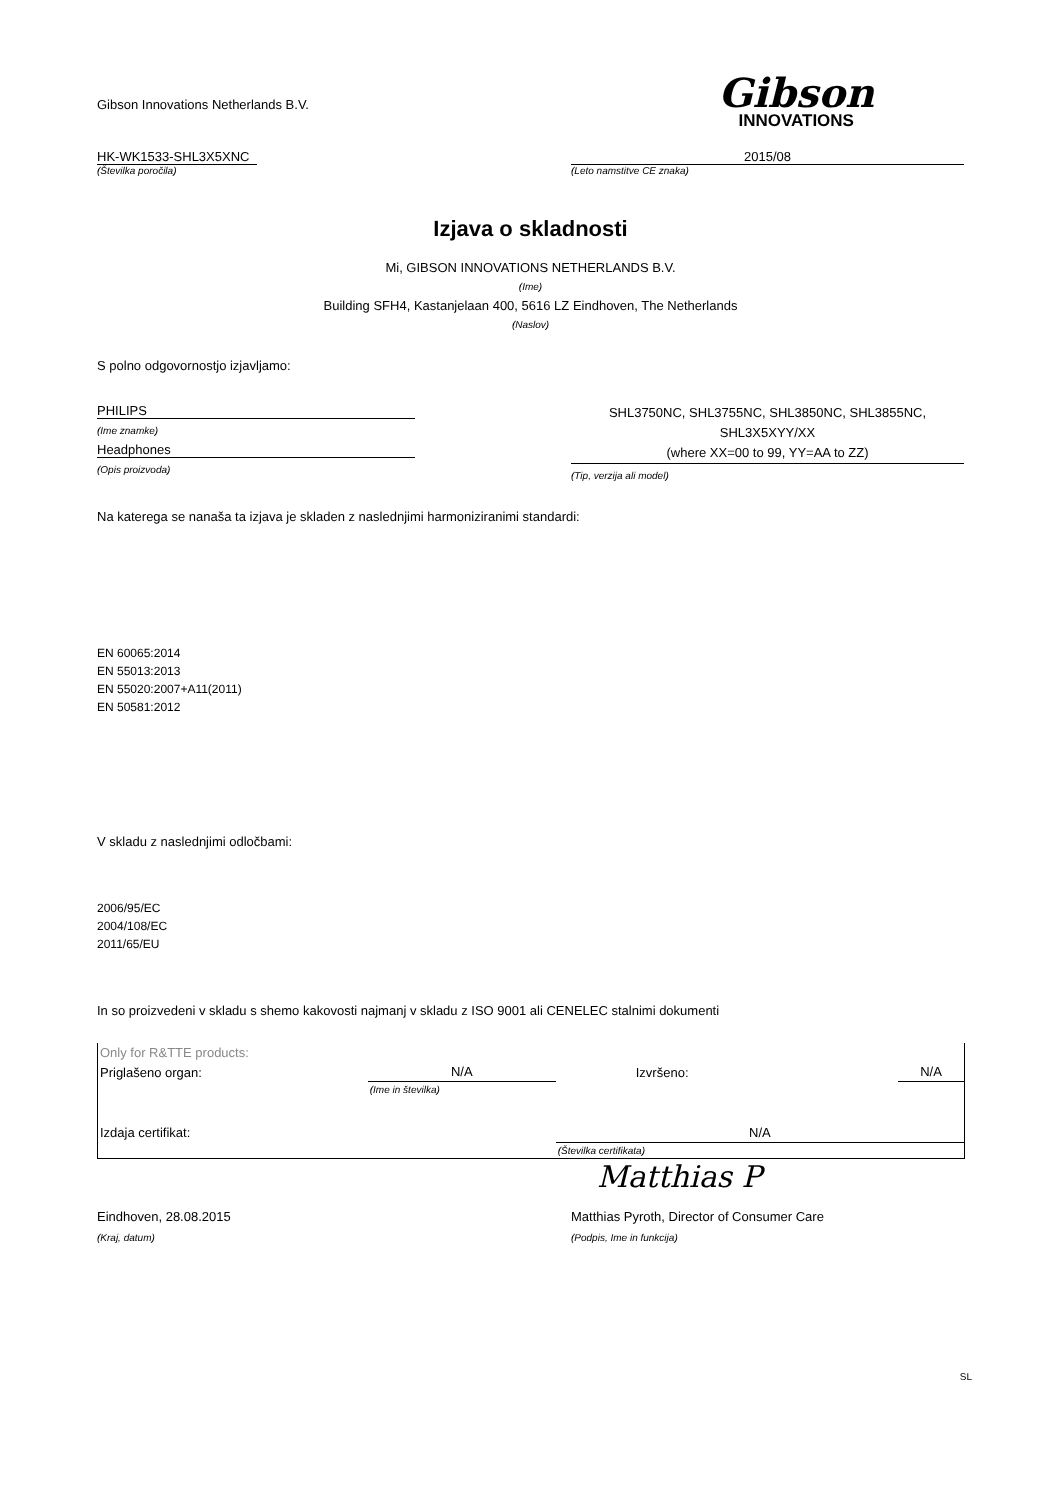Gibson Innovations Netherlands B.V.
Gibson
INNOVATIONS
HK-WK1533-SHL3X5XNC
(Številka poročila)
2015/08
(Leto namstitve CE znaka)
Izjava o skladnosti
Mi, GIBSON INNOVATIONS NETHERLANDS B.V.
(Ime)
Building SFH4, Kastanjelaan 400, 5616 LZ Eindhoven, The Netherlands
(Naslov)
S polno odgovornostjo izjavljamo:
PHILIPS
(Ime znamke)
Headphones
(Opis proizvoda)
SHL3750NC, SHL3755NC, SHL3850NC, SHL3855NC,
SHL3X5XYY/XX
(where XX=00 to 99, YY=AA to ZZ)
(Tip, verzija ali model)
Na katerega se nanaša ta izjava je skladen z naslednjimi harmoniziranimi standardi:
EN 60065:2014
EN 55013:2013
EN 55020:2007+A11(2011)
EN 50581:2012
V skladu z naslednjimi odločbami:
2006/95/EC
2004/108/EC
2011/65/EU
In so proizvedeni v skladu s shemo kakovosti najmanj v skladu z ISO 9001 ali CENELEC stalnimi dokumenti
| Only for R&TTE products: | | | |
| Priglašeno organ: | N/A | Izvršeno: | N/A |
| | (Ime in številka) | | |
| Izdaja certifikat: | | N/A | |
| | | (Številka certifikata) | |
Matthias P
Eindhoven, 28.08.2015 Matthias Pyroth, Director of Consumer Care
(Kraj, datum) (Podpis, Ime in funkcija)
SL